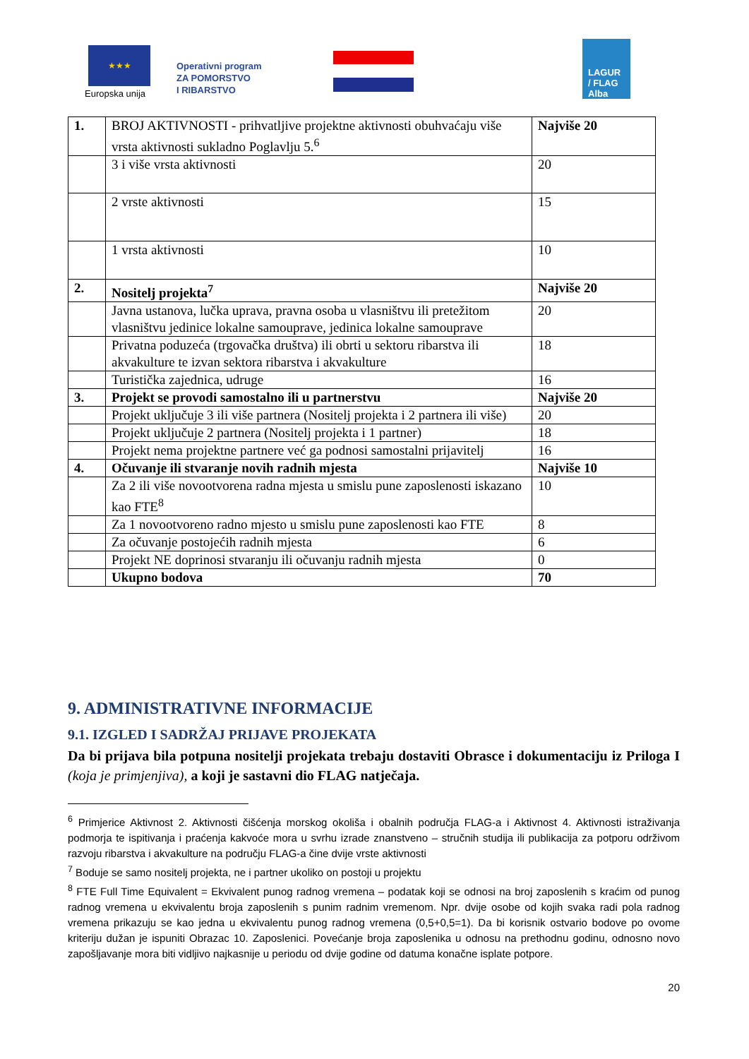★★★
Europska unija
Operativni program
ZA POMORSTVO
I RIBARSTVO
LAGUR
/ FLAG
Alba
| 1. | BROJ AKTIVNOSTI - prihvatljive projektne aktivnosti obuhvaćaju više vrsta aktivnosti sukladno Poglavlju 5.<sup>6</sup> | Najviše 20 |
| | 3 i više vrsta aktivnosti | 20 |
| | 2 vrste aktivnosti | 15 |
| | 1 vrsta aktivnosti | 10 |
| 2. | Nositelj projekta<sup>7</sup> | Najviše 20 |
| | Javna ustanova, lučka uprava, pravna osoba u vlasništvu ili pretežitom vlasništvu jedinice lokalne samouprave, jedinica lokalne samouprave | 20 |
| | Privatna poduzeća (trgovačka društva) ili obrti u sektoru ribarstva ili akvakulture te izvan sektora ribarstva i akvakulture | 18 |
| | Turistička zajednica, udruge | 16 |
| 3. | Projekt se provodi samostalno ili u partnerstvu | Najviše 20 |
| | Projekt uključuje 3 ili više partnera (Nositelj projekta i 2 partnera ili više) | 20 |
| | Projekt uključuje 2 partnera (Nositelj projekta i 1 partner) | 18 |
| | Projekt nema projektne partnere već ga podnosi samostalni prijavitelj | 16 |
| 4. | Očuvanje ili stvaranje novih radnih mjesta | Najviše 10 |
| | Za 2 ili više novootvorena radna mjesta u smislu pune zaposlenosti iskazano kao FTE<sup>8</sup> | 10 |
| | Za 1 novootvoreno radno mjesto u smislu pune zaposlenosti kao FTE | 8 |
| | Za očuvanje postojećih radnih mjesta | 6 |
| | Projekt NE doprinosi stvaranju ili očuvanju radnih mjesta | 0 |
| | Ukupno bodova | 70 |
9. ADMINISTRATIVNE INFORMACIJE
9.1. IZGLED I SADRŽAJ PRIJAVE PROJEKATA
Da bi prijava bila potpuna nositelji projekata trebaju dostaviti Obrasce i dokumentaciju iz Priloga I (koja je primjenjiva), a koji je sastavni dio FLAG natječaja.
<sup>6</sup> Primjerice Aktivnost 2. Aktivnosti čišćenja morskog okoliša i obalnih područja FLAG-a i Aktivnost 4. Aktivnosti istraživanja podmorja te ispitivanja i praćenja kakvoće mora u svrhu izrade znanstveno – stručnih studija ili publikacija za potporu održivom razvoju ribarstva i akvakulture na području FLAG-a čine dvije vrste aktivnosti
<sup>7</sup> Boduje se samo nositelj projekta, ne i partner ukoliko on postoji u projektu
<sup>8</sup> FTE Full Time Equivalent = Ekvivalent punog radnog vremena – podatak koji se odnosi na broj zaposlenih s kraćim od punog radnog vremena u ekvivalentu broja zaposlenih s punim radnim vremenom. Npr. dvije osobe od kojih svaka radi pola radnog vremena prikazuju se kao jedna u ekvivalentu punog radnog vremena (0,5+0,5=1). Da bi korisnik ostvario bodove po ovome kriteriju dužan je ispuniti Obrazac 10. Zaposlenici. Povećanje broja zaposlenika u odnosu na prethodnu godinu, odnosno novo zapošljavanje mora biti vidljivo najkasnije u periodu od dvije godine od datuma konačne isplate potpore.
20